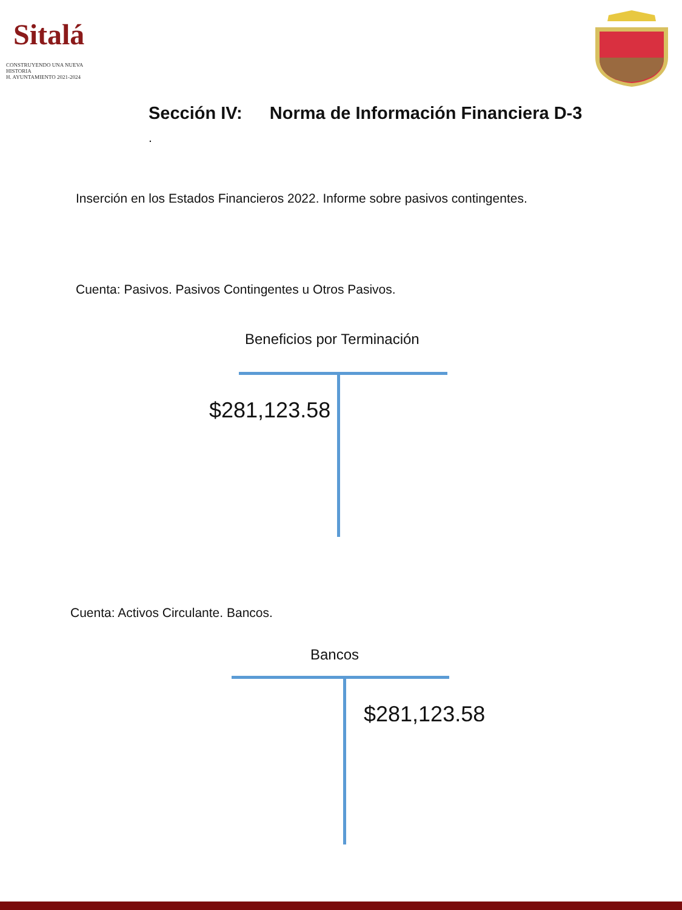Sitalá
CONSTRUYENDO UNA NUEVA HISTORIA
H. AYUNTAMIENTO 2021-2024
Sección IV: Norma de Información Financiera D-3
.
Inserción en los Estados Financieros 2022. Informe sobre pasivos contingentes.
Cuenta: Pasivos. Pasivos Contingentes u Otros Pasivos.
Beneficios por Terminación
$281,123.58
Cuenta: Activos Circulante. Bancos.
Bancos
$281,123.58